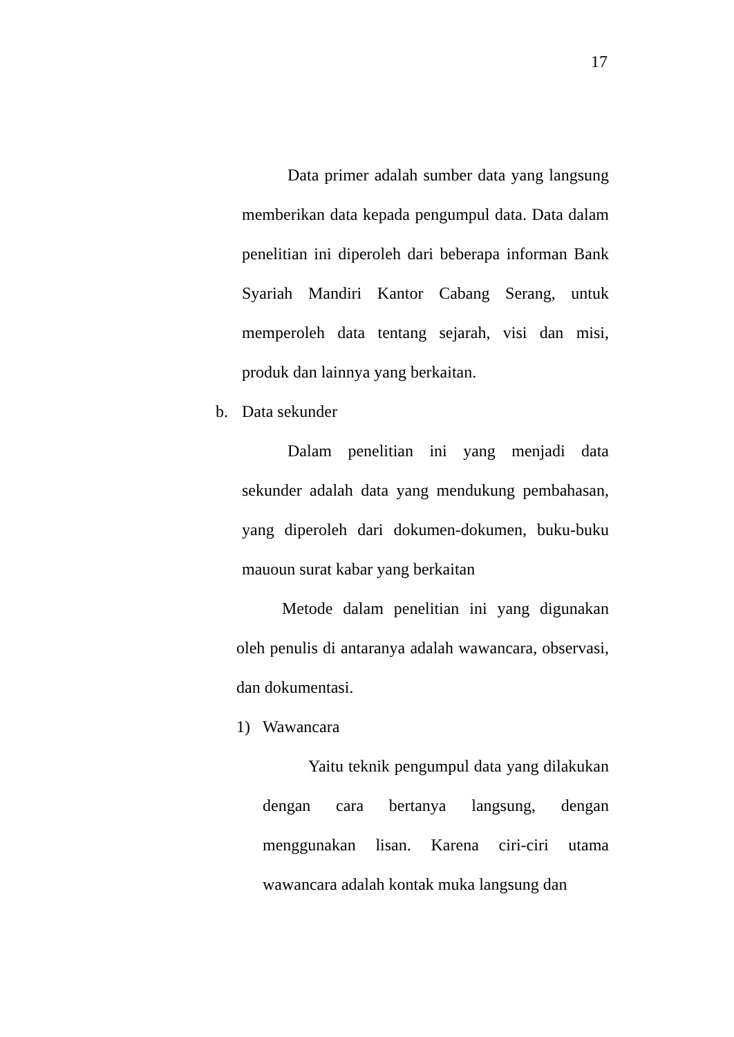17
Data primer adalah sumber data yang langsung memberikan data kepada pengumpul data. Data dalam penelitian ini diperoleh dari beberapa informan Bank Syariah Mandiri Kantor Cabang Serang, untuk memperoleh data tentang sejarah, visi dan misi, produk dan lainnya yang berkaitan.
b. Data sekunder
Dalam penelitian ini yang menjadi data sekunder adalah data yang mendukung pembahasan, yang diperoleh dari dokumen-dokumen, buku-buku mauoun surat kabar yang berkaitan
Metode dalam penelitian ini yang digunakan oleh penulis di antaranya adalah wawancara, observasi, dan dokumentasi.
1) Wawancara
Yaitu teknik pengumpul data yang dilakukan dengan cara bertanya langsung, dengan menggunakan lisan. Karena ciri-ciri utama wawancara adalah kontak muka langsung dan